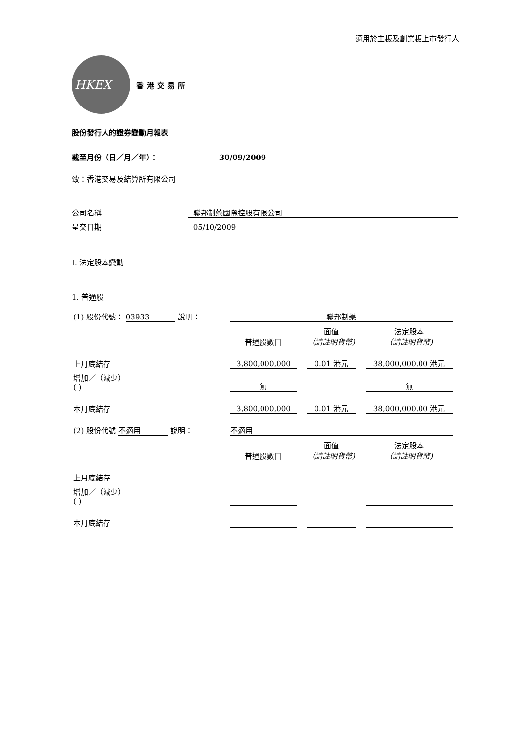適用於主板及創業板上市發行人
HKEX
香港交易所
股份發行人的證券變動月報表
截至月份（日／月／年）： 30/09/2009
致：香港交易及結算所有限公司
公司名稱 聯邦制藥國際控股有限公司
呈交日期 05/10/2009
I. 法定股本變動
1. 普通股
| (1) 股份代號： 03933 說明： | | 聯邦制藥 | | |
| | | 普通股數目 | 面值 （請註明貨幣) | 法定股本 （請註明貨幣) |
| 上月底結存 | | 3,800,000,000 | 0.01 港元 | 38,000,000.00 港元 |
| 增加／（減少） ( ) | | 無 | | 無 |
| 本月底結存 | | 3,800,000,000 | 0.01 港元 | 38,000,000.00 港元 |
| (2) 股份代號 不適用 說明： | | 不適用 | | |
| | | 普通股數目 | 面值 （請註明貨幣) | 法定股本 （請註明貨幣) |
| 上月底結存 | | | | |
| 增加／（減少） ( ) | | | | |
| 本月底結存 | | | | |